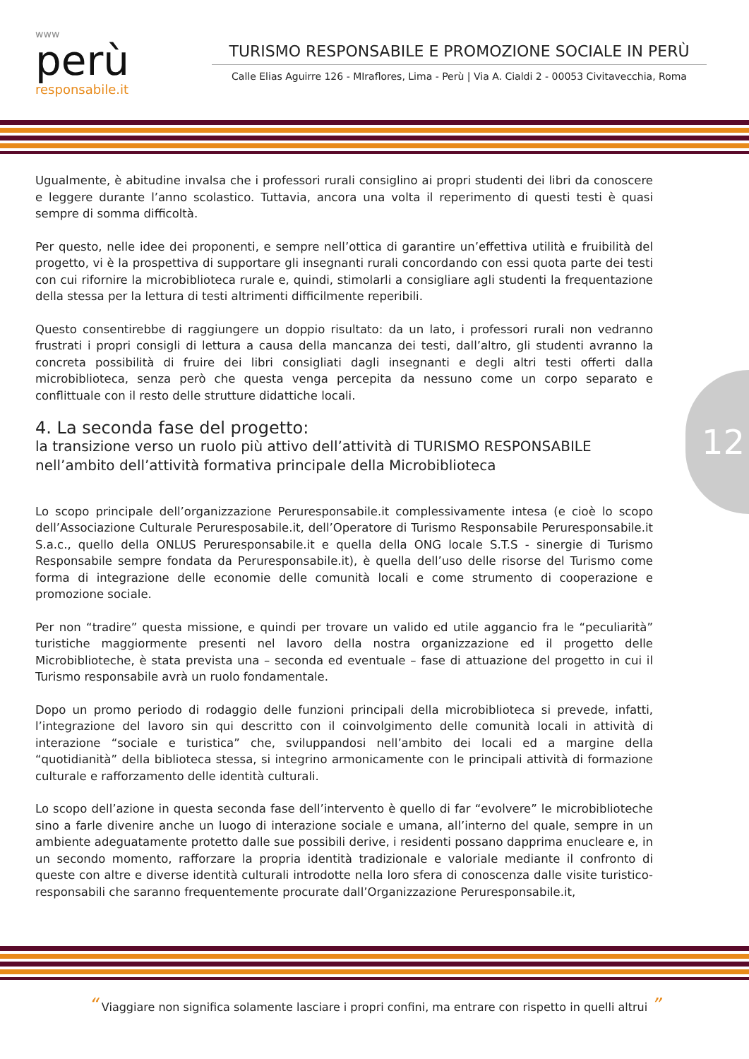www
perù
responsabile.it
TURISMO RESPONSABILE E PROMOZIONE SOCIALE IN PERÙ
Calle Elias Aguirre 126 - MIraflores, Lima - Perù | Via A. Cialdi 2 - 00053 Civitavecchia, Roma
12
Ugualmente, è abitudine invalsa che i professori rurali consiglino ai propri studenti dei libri da conoscere e leggere durante l’anno scolastico. Tuttavia, ancora una volta il reperimento di questi testi è quasi sempre di somma difficoltà.
Per questo, nelle idee dei proponenti, e sempre nell’ottica di garantire un’effettiva utilità e fruibilità del progetto, vi è la prospettiva di supportare gli insegnanti rurali concordando con essi quota parte dei testi con cui rifornire la microbiblioteca rurale e, quindi, stimolarli a consigliare agli studenti la frequentazione della stessa per la lettura di testi altrimenti difficilmente reperibili.
Questo consentirebbe di raggiungere un doppio risultato: da un lato, i professori rurali non vedranno frustrati i propri consigli di lettura a causa della mancanza dei testi, dall’altro, gli studenti avranno la concreta possibilità di fruire dei libri consigliati dagli insegnanti e degli altri testi offerti dalla microbiblioteca, senza però che questa venga percepita da nessuno come un corpo separato e conflittuale con il resto delle strutture didattiche locali.
4. La seconda fase del progetto:
la transizione verso un ruolo più attivo dell’attività di TURISMO RESPONSABILE nell’ambito dell’attività formativa principale della Microbiblioteca
Lo scopo principale dell’organizzazione Peruresponsabile.it complessivamente intesa (e cioè lo scopo dell’Associazione Culturale Peruresposabile.it, dell’Operatore di Turismo Responsabile Peruresponsabile.it S.a.c., quello della ONLUS Peruresponsabile.it e quella della ONG locale S.T.S - sinergie di Turismo Responsabile sempre fondata da Peruresponsabile.it), è quella dell’uso delle risorse del Turismo come forma di integrazione delle economie delle comunità locali e come strumento di cooperazione e promozione sociale.
Per non “tradire” questa missione, e quindi per trovare un valido ed utile aggancio fra le “peculiarità” turistiche maggiormente presenti nel lavoro della nostra organizzazione ed il progetto delle Microbiblioteche, è stata prevista una – seconda ed eventuale – fase di attuazione del progetto in cui il Turismo responsabile avrà un ruolo fondamentale.
Dopo un promo periodo di rodaggio delle funzioni principali della microbiblioteca si prevede, infatti, l’integrazione del lavoro sin qui descritto con il coinvolgimento delle comunità locali in attività di interazione “sociale e turistica” che, sviluppandosi nell’ambito dei locali ed a margine della “quotidianità” della biblioteca stessa, si integrino armonicamente con le principali attività di formazione culturale e rafforzamento delle identità culturali.
Lo scopo dell’azione in questa seconda fase dell’intervento è quello di far “evolvere” le microbiblioteche sino a farle divenire anche un luogo di interazione sociale e umana, all’interno del quale, sempre in un ambiente adeguatamente protetto dalle sue possibili derive, i residenti possano dapprima enucleare e, in un secondo momento, rafforzare la propria identità tradizionale e valoriale mediante il confronto di queste con altre e diverse identità culturali introdotte nella loro sfera di conoscenza dalle visite turistico-responsabili che saranno frequentemente procurate dall’Organizzazione Peruresponsabile.it,
“ Viaggiare non significa solamente lasciare i propri confini, ma entrare con rispetto in quelli altrui ”